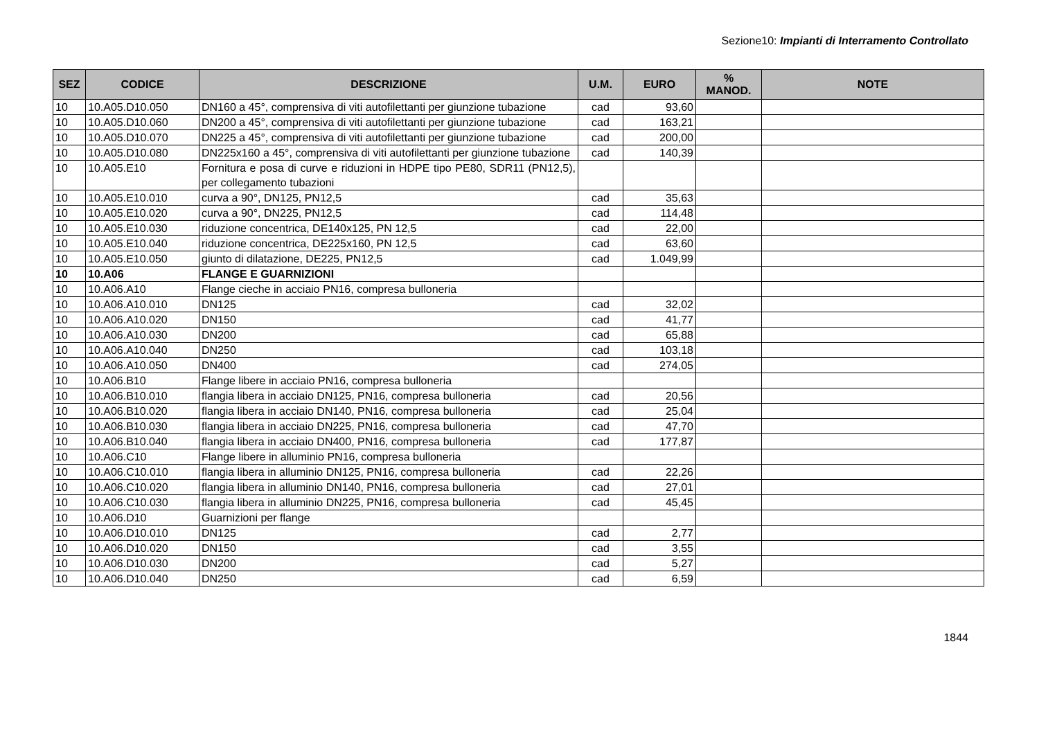Sezione10: Impianti di Interramento Controllato
| SEZ | CODICE | DESCRIZIONE | U.M. | EURO | % MANOD. | NOTE |
| --- | --- | --- | --- | --- | --- | --- |
| 10 | 10.A05.D10.050 | DN160 a 45°, comprensiva di viti autofilettanti per giunzione tubazione | cad | 93,60 | | |
| 10 | 10.A05.D10.060 | DN200 a 45°, comprensiva di viti autofilettanti per giunzione tubazione | cad | 163,21 | | |
| 10 | 10.A05.D10.070 | DN225 a 45°, comprensiva di viti autofilettanti per giunzione tubazione | cad | 200,00 | | |
| 10 | 10.A05.D10.080 | DN225x160 a 45°, comprensiva di viti autofilettanti per giunzione tubazione | cad | 140,39 | | |
| 10 | 10.A05.E10 | Fornitura e posa di curve e riduzioni in HDPE tipo PE80, SDR11 (PN12,5), per collegamento tubazioni | | | | |
| 10 | 10.A05.E10.010 | curva a 90°, DN125, PN12,5 | cad | 35,63 | | |
| 10 | 10.A05.E10.020 | curva a 90°, DN225, PN12,5 | cad | 114,48 | | |
| 10 | 10.A05.E10.030 | riduzione concentrica, DE140x125, PN 12,5 | cad | 22,00 | | |
| 10 | 10.A05.E10.040 | riduzione concentrica, DE225x160, PN 12,5 | cad | 63,60 | | |
| 10 | 10.A05.E10.050 | giunto di dilatazione, DE225, PN12,5 | cad | 1.049,99 | | |
| 10 | 10.A06 | FLANGE E GUARNIZIONI | | | | |
| 10 | 10.A06.A10 | Flange cieche in acciaio PN16, compresa bulloneria | | | | |
| 10 | 10.A06.A10.010 | DN125 | cad | 32,02 | | |
| 10 | 10.A06.A10.020 | DN150 | cad | 41,77 | | |
| 10 | 10.A06.A10.030 | DN200 | cad | 65,88 | | |
| 10 | 10.A06.A10.040 | DN250 | cad | 103,18 | | |
| 10 | 10.A06.A10.050 | DN400 | cad | 274,05 | | |
| 10 | 10.A06.B10 | Flange libere in acciaio PN16, compresa bulloneria | | | | |
| 10 | 10.A06.B10.010 | flangia libera in acciaio DN125, PN16, compresa bulloneria | cad | 20,56 | | |
| 10 | 10.A06.B10.020 | flangia libera in acciaio DN140, PN16, compresa bulloneria | cad | 25,04 | | |
| 10 | 10.A06.B10.030 | flangia libera in acciaio DN225, PN16, compresa bulloneria | cad | 47,70 | | |
| 10 | 10.A06.B10.040 | flangia libera in acciaio DN400, PN16, compresa bulloneria | cad | 177,87 | | |
| 10 | 10.A06.C10 | Flange libere in alluminio PN16, compresa bulloneria | | | | |
| 10 | 10.A06.C10.010 | flangia libera in alluminio DN125, PN16, compresa bulloneria | cad | 22,26 | | |
| 10 | 10.A06.C10.020 | flangia libera in alluminio DN140, PN16, compresa bulloneria | cad | 27,01 | | |
| 10 | 10.A06.C10.030 | flangia libera in alluminio DN225, PN16, compresa bulloneria | cad | 45,45 | | |
| 10 | 10.A06.D10 | Guarnizioni per flange | | | | |
| 10 | 10.A06.D10.010 | DN125 | cad | 2,77 | | |
| 10 | 10.A06.D10.020 | DN150 | cad | 3,55 | | |
| 10 | 10.A06.D10.030 | DN200 | cad | 5,27 | | |
| 10 | 10.A06.D10.040 | DN250 | cad | 6,59 | | |
1844